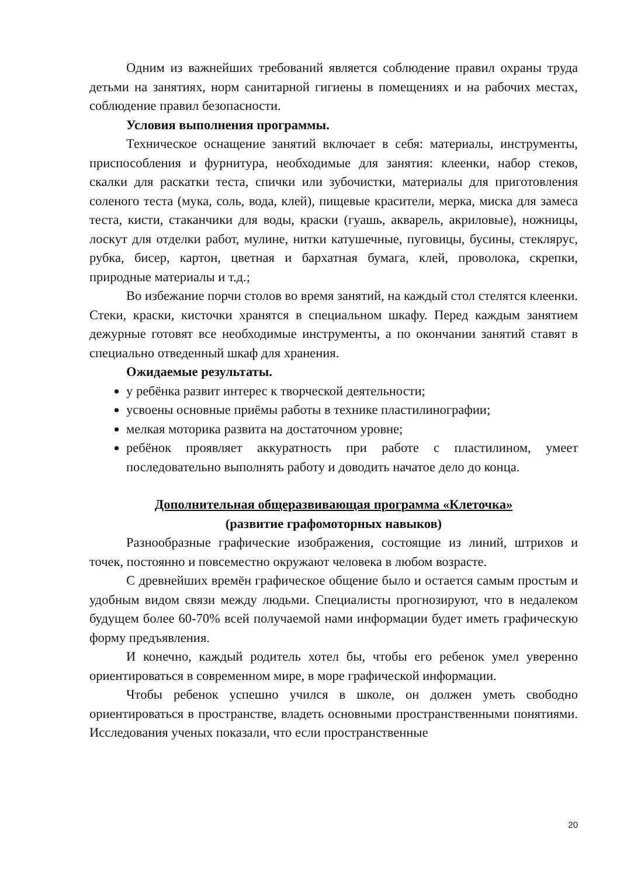Одним из важнейших требований является соблюдение правил охраны труда детьми на занятиях, норм санитарной гигиены в помещениях и на рабочих местах, соблюдение правил безопасности.
Условия выполнения программы.
Техническое оснащение занятий включает в себя: материалы, инструменты, приспособления и фурнитура, необходимые для занятия: клеенки, набор стеков, скалки для раскатки теста, спички или зубочистки, материалы для приготовления соленого теста (мука, соль, вода, клей), пищевые красители, мерка, миска для замеса теста, кисти, стаканчики для воды, краски (гуашь, акварель, акриловые), ножницы, лоскут для отделки работ, мулине, нитки катушечные, пуговицы, бусины, стеклярус, рубка, бисер, картон, цветная и бархатная бумага, клей, проволока, скрепки, природные материалы и т.д.;
Во избежание порчи столов во время занятий, на каждый стол стелятся клеенки. Стеки, краски, кисточки хранятся в специальном шкафу. Перед каждым занятием дежурные готовят все необходимые инструменты, а по окончании занятий ставят в специально отведенный шкаф для хранения.
Ожидаемые результаты.
у ребёнка развит интерес к творческой деятельности;
усвоены основные приёмы работы в технике пластилинографии;
мелкая моторика развита на достаточном уровне;
ребёнок проявляет аккуратность при работе с пластилином, умеет последовательно выполнять работу и доводить начатое дело до конца.
Дополнительная общеразвивающая программа «Клеточка»
(развитие графомоторных навыков)
Разнообразные графические изображения, состоящие из линий, штрихов и точек, постоянно и повсеместно окружают человека в любом возрасте.
С древнейших времён графическое общение было и остается самым простым и удобным видом связи между людьми. Специалисты прогнозируют, что в недалеком будущем более 60-70% всей получаемой нами информации будет иметь графическую форму предъявления.
И конечно, каждый родитель хотел бы, чтобы его ребенок умел уверенно ориентироваться в современном мире, в море графической информации.
Чтобы ребенок успешно учился в школе, он должен уметь свободно ориентироваться в пространстве, владеть основными пространственными понятиями. Исследования ученых показали, что если пространственные
20